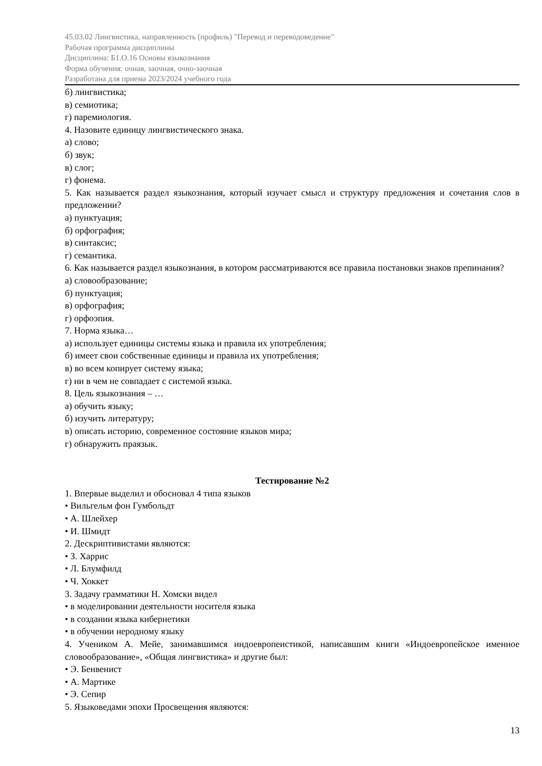45.03.02 Лингвистика, направленность (профиль) "Перевод и переводоведение"
Рабочая программа дисциплины
Дисциплина: Б1.О.16 Основы языкознания
Форма обучения: очная, заочная, очно-заочная
Разработана для приема 2023/2024 учебного года
б) лингвистика;
в) семиотика;
г) паремиология.
4. Назовите единицу лингвистического знака.
а) слово;
б) звук;
в) слог;
г) фонема.
5. Как называется раздел языкознания, который изучает смысл и структуру предложения и сочетания слов в предложении?
а) пунктуация;
б) орфография;
в) синтаксис;
г) семантика.
6. Как называется раздел языкознания, в котором рассматриваются все правила постановки знаков препинания?
а) словообразование;
б) пунктуация;
в) орфография;
г) орфоэпия.
7. Норма языка…
а) использует единицы системы языка и правила их употребления;
б) имеет свои собственные единицы и правила их употребления;
в) во всем копирует систему языка;
г) ни в чем не совпадает с системой языка.
8. Цель языкознания – …
а) обучить языку;
б) изучить литературу;
в) описать историю, современное состояние языков мира;
г) обнаружить праязык.
Тестирование №2
1. Впервые выделил и обосновал 4 типа языков
• Вильгельм фон Гумбольдт
• А. Шлейхер
• И. Шмидт
2. Дескриптивистами являются:
• З. Харрис
• Л. Блумфилд
• Ч. Хоккет
3. Задачу грамматики Н. Хомски видел
• в моделировании деятельности носителя языка
• в создании языка кибернетики
• в обучении неродному языку
4. Учеником А. Мейе, занимавшимся индоевропеистикой, написавшим книги «Индоевропейское именное словообразование», «Общая лингвистика» и другие был:
• Э. Бенвенист
• А. Мартике
• Э. Сепир
5. Языковедами эпохи Просвещения являются:
13